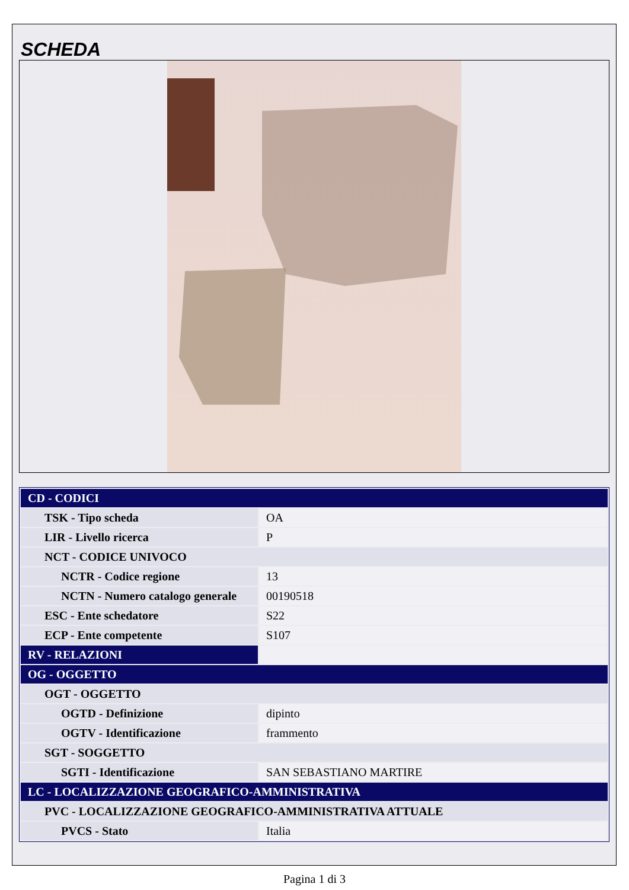SCHEDA
| CD - CODICI | |
| TSK - Tipo scheda | OA |
| LIR - Livello ricerca | P |
| NCT - CODICE UNIVOCO | |
| NCTR - Codice regione | 13 |
| NCTN - Numero catalogo generale | 00190518 |
| ESC - Ente schedatore | S22 |
| ECP - Ente competente | S107 |
| RV - RELAZIONI | |
| OG - OGGETTO | |
| OGT - OGGETTO | |
| OGTD - Definizione | dipinto |
| OGTV - Identificazione | frammento |
| SGT - SOGGETTO | |
| SGTI - Identificazione | SAN SEBASTIANO MARTIRE |
| LC - LOCALIZZAZIONE GEOGRAFICO-AMMINISTRATIVA | |
| PVC - LOCALIZZAZIONE GEOGRAFICO-AMMINISTRATIVA ATTUALE | |
| PVCS - Stato | Italia |
Pagina 1 di 3